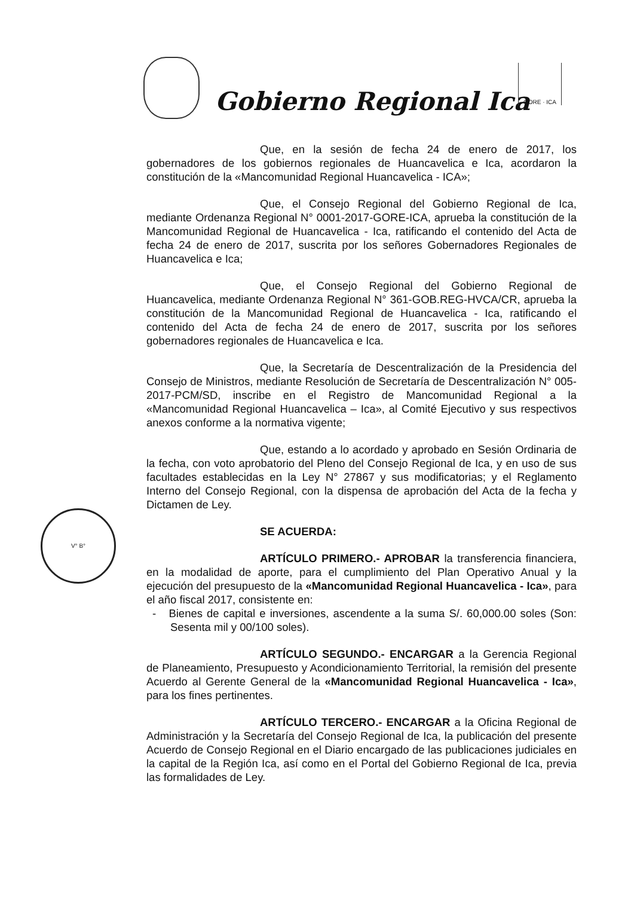Gobierno Regional Ica
GORE · ICA
V° B°
Que, en la sesión de fecha 24 de enero de 2017, los gobernadores de los gobiernos regionales de Huancavelica e Ica, acordaron la constitución de la «Mancomunidad Regional Huancavelica - ICA»;
Que, el Consejo Regional del Gobierno Regional de Ica, mediante Ordenanza Regional N° 0001-2017-GORE-ICA, aprueba la constitución de la Mancomunidad Regional de Huancavelica - Ica, ratificando el contenido del Acta de fecha 24 de enero de 2017, suscrita por los señores Gobernadores Regionales de Huancavelica e Ica;
Que, el Consejo Regional del Gobierno Regional de Huancavelica, mediante Ordenanza Regional N° 361-GOB.REG-HVCA/CR, aprueba la constitución de la Mancomunidad Regional de Huancavelica - Ica, ratificando el contenido del Acta de fecha 24 de enero de 2017, suscrita por los señores gobernadores regionales de Huancavelica e Ica.
Que, la Secretaría de Descentralización de la Presidencia del Consejo de Ministros, mediante Resolución de Secretaría de Descentralización N° 005-2017-PCM/SD, inscribe en el Registro de Mancomunidad Regional a la «Mancomunidad Regional Huancavelica – Ica», al Comité Ejecutivo y sus respectivos anexos conforme a la normativa vigente;
Que, estando a lo acordado y aprobado en Sesión Ordinaria de la fecha, con voto aprobatorio del Pleno del Consejo Regional de Ica, y en uso de sus facultades establecidas en la Ley N° 27867 y sus modificatorias; y el Reglamento Interno del Consejo Regional, con la dispensa de aprobación del Acta de la fecha y Dictamen de Ley.
SE ACUERDA:
ARTÍCULO PRIMERO.- APROBAR la transferencia financiera, en la modalidad de aporte, para el cumplimiento del Plan Operativo Anual y la ejecución del presupuesto de la «Mancomunidad Regional Huancavelica - Ica», para el año fiscal 2017, consistente en:
- Bienes de capital e inversiones, ascendente a la suma S/. 60,000.00 soles (Son: Sesenta mil y 00/100 soles).
ARTÍCULO SEGUNDO.- ENCARGAR a la Gerencia Regional de Planeamiento, Presupuesto y Acondicionamiento Territorial, la remisión del presente Acuerdo al Gerente General de la «Mancomunidad Regional Huancavelica - Ica», para los fines pertinentes.
ARTÍCULO TERCERO.- ENCARGAR a la Oficina Regional de Administración y la Secretaría del Consejo Regional de Ica, la publicación del presente Acuerdo de Consejo Regional en el Diario encargado de las publicaciones judiciales en la capital de la Región Ica, así como en el Portal del Gobierno Regional de Ica, previa las formalidades de Ley.